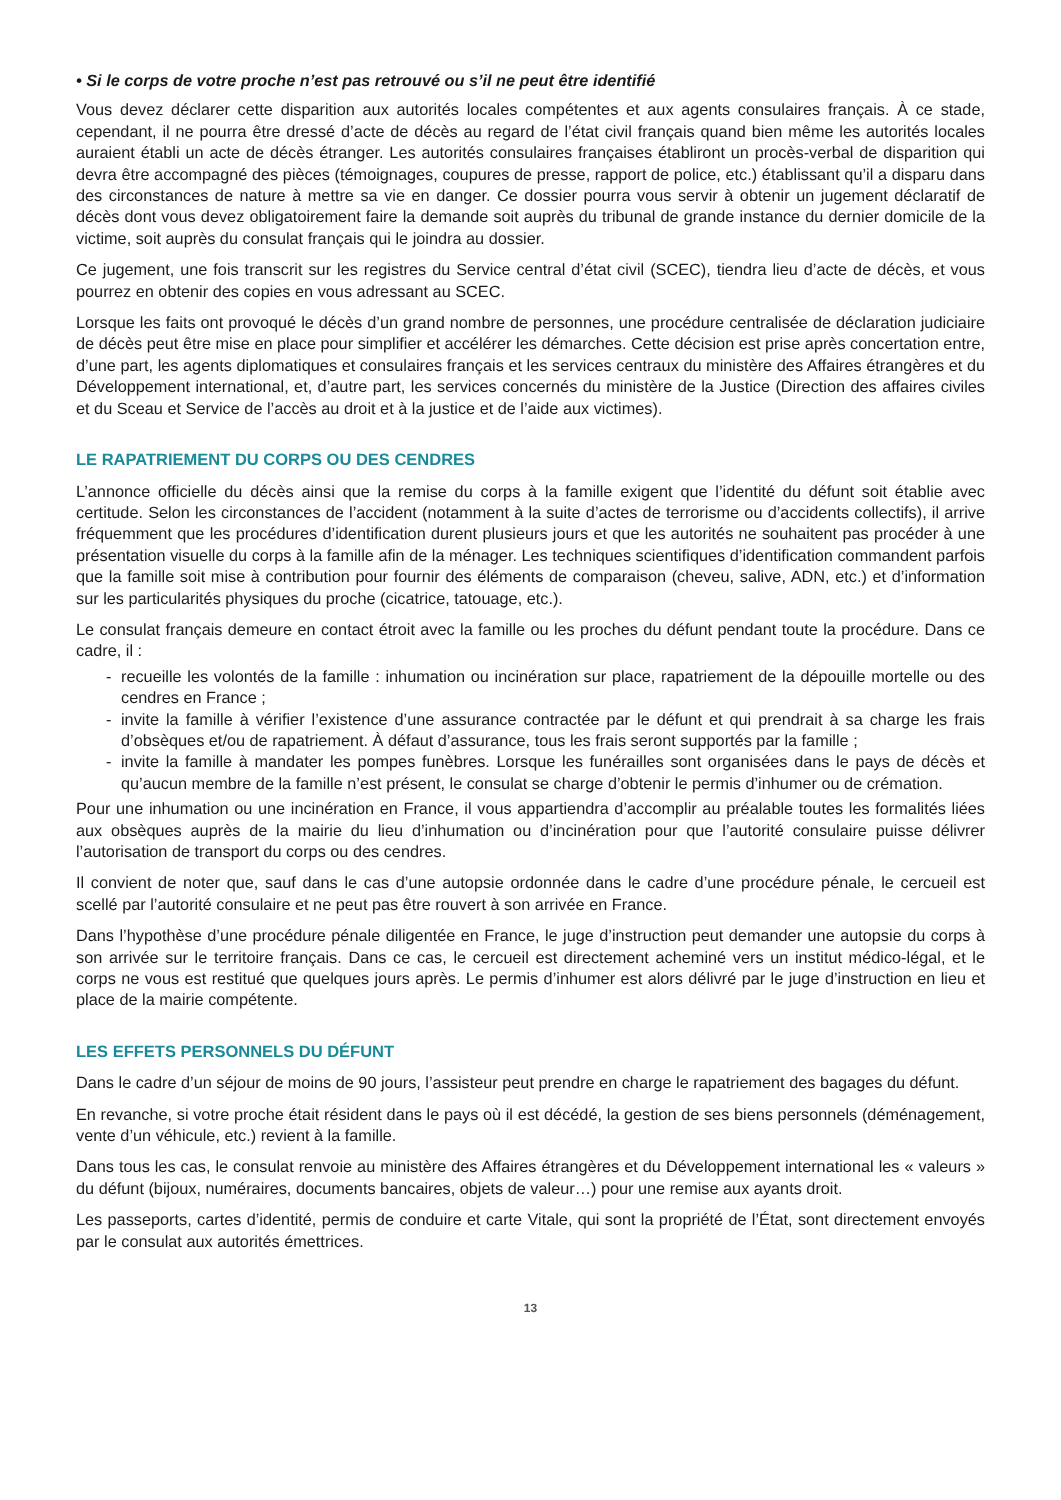• Si le corps de votre proche n’est pas retrouvé ou s’il ne peut être identifié
Vous devez déclarer cette disparition aux autorités locales compétentes et aux agents consulaires français. À ce stade, cependant, il ne pourra être dressé d’acte de décès au regard de l’état civil français quand bien même les autorités locales auraient établi un acte de décès étranger. Les autorités consulaires françaises établiront un procès-verbal de disparition qui devra être accompagné des pièces (témoignages, coupures de presse, rapport de police, etc.) établissant qu’il a disparu dans des circonstances de nature à mettre sa vie en danger. Ce dossier pourra vous servir à obtenir un jugement déclaratif de décès dont vous devez obligatoirement faire la demande soit auprès du tribunal de grande instance du dernier domicile de la victime, soit auprès du consulat français qui le joindra au dossier.
Ce jugement, une fois transcrit sur les registres du Service central d’état civil (SCEC), tiendra lieu d’acte de décès, et vous pourrez en obtenir des copies en vous adressant au SCEC.
Lorsque les faits ont provoqué le décès d’un grand nombre de personnes, une procédure centralisée de déclaration judiciaire de décès peut être mise en place pour simplifier et accélérer les démarches. Cette décision est prise après concertation entre, d’une part, les agents diplomatiques et consulaires français et les services centraux du ministère des Affaires étrangères et du Développement international, et, d’autre part, les services concernés du ministère de la Justice (Direction des affaires civiles et du Sceau et Service de l’accès au droit et à la justice et de l’aide aux victimes).
LE RAPATRIEMENT DU CORPS OU DES CENDRES
L’annonce officielle du décès ainsi que la remise du corps à la famille exigent que l’identité du défunt soit établie avec certitude. Selon les circonstances de l’accident (notamment à la suite d’actes de terrorisme ou d’accidents collectifs), il arrive fréquemment que les procédures d’identification durent plusieurs jours et que les autorités ne souhaitent pas procéder à une présentation visuelle du corps à la famille afin de la ménager. Les techniques scientifiques d’identification commandent parfois que la famille soit mise à contribution pour fournir des éléments de comparaison (cheveu, salive, ADN, etc.) et d’information sur les particularités physiques du proche (cicatrice, tatouage, etc.).
Le consulat français demeure en contact étroit avec la famille ou les proches du défunt pendant toute la procédure. Dans ce cadre, il :
- recueille les volontés de la famille : inhumation ou incinération sur place, rapatriement de la dépouille mortelle ou des cendres en France ;
- invite la famille à vérifier l’existence d’une assurance contractée par le défunt et qui prendrait à sa charge les frais d’obsèques et/ou de rapatriement. À défaut d’assurance, tous les frais seront supportés par la famille ;
- invite la famille à mandater les pompes funèbres. Lorsque les funérailles sont organisées dans le pays de décès et qu’aucun membre de la famille n’est présent, le consulat se charge d’obtenir le permis d’inhumer ou de crémation.
Pour une inhumation ou une incinération en France, il vous appartiendra d’accomplir au préalable toutes les formalités liées aux obsèques auprès de la mairie du lieu d’inhumation ou d’incinération pour que l’autorité consulaire puisse délivrer l’autorisation de transport du corps ou des cendres.
Il convient de noter que, sauf dans le cas d’une autopsie ordonnée dans le cadre d’une procédure pénale, le cercueil est scellé par l’autorité consulaire et ne peut pas être rouvert à son arrivée en France.
Dans l’hypothèse d’une procédure pénale diligentée en France, le juge d’instruction peut demander une autopsie du corps à son arrivée sur le territoire français. Dans ce cas, le cercueil est directement acheminé vers un institut médico-légal, et le corps ne vous est restitué que quelques jours après. Le permis d’inhumer est alors délivré par le juge d’instruction en lieu et place de la mairie compétente.
LES EFFETS PERSONNELS DU DÉFUNT
Dans le cadre d’un séjour de moins de 90 jours, l’assisteur peut prendre en charge le rapatriement des bagages du défunt.
En revanche, si votre proche était résident dans le pays où il est décédé, la gestion de ses biens personnels (déménagement, vente d’un véhicule, etc.) revient à la famille.
Dans tous les cas, le consulat renvoie au ministère des Affaires étrangères et du Développement international les « valeurs » du défunt (bijoux, numéraires, documents bancaires, objets de valeur…) pour une remise aux ayants droit.
Les passeports, cartes d’identité, permis de conduire et carte Vitale, qui sont la propriété de l’État, sont directement envoyés par le consulat aux autorités émettrices.
13